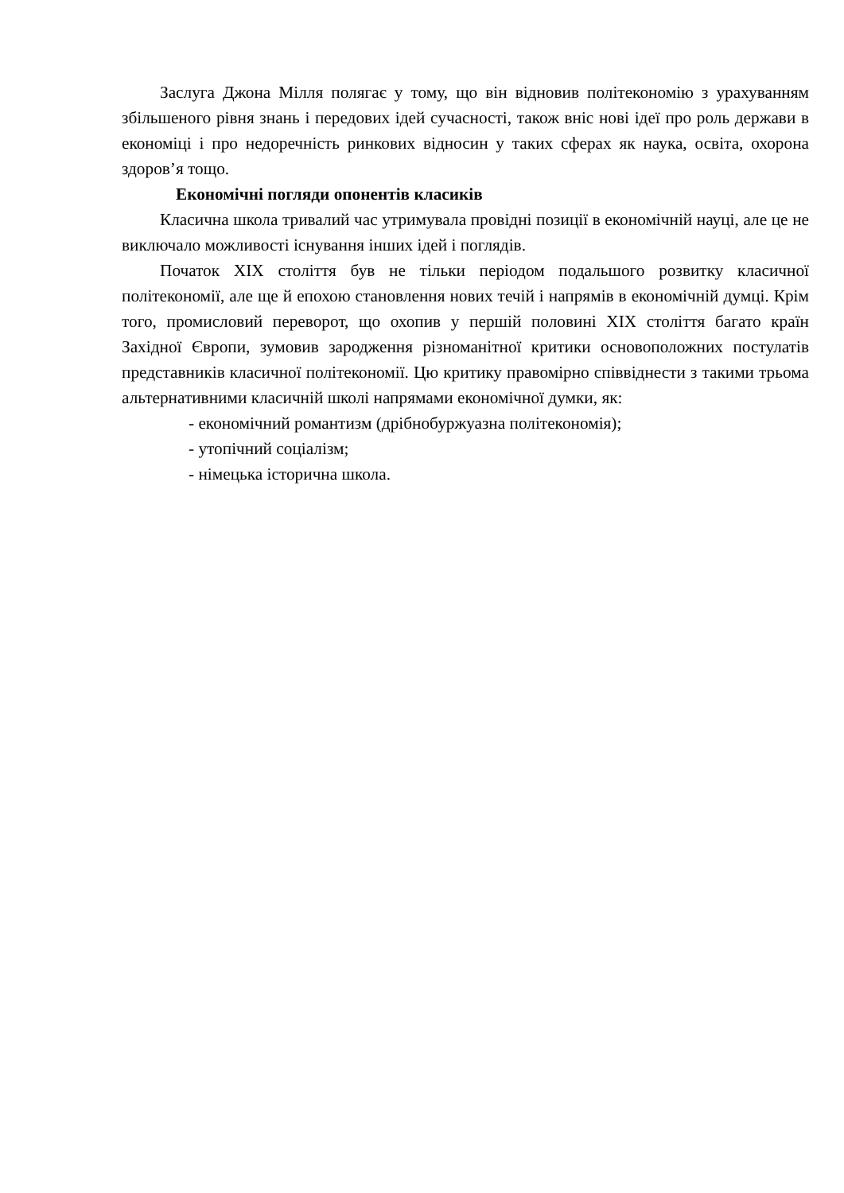Заслуга Джона Мілля полягає у тому, що він відновив політекономію з урахуванням збільшеного рівня знань і передових ідей сучасності, також вніс нові ідеї про роль держави в економіці і про недоречність ринкових відносин у таких сферах як наука, освіта, охорона здоров’я тощо.
Економічні погляди опонентів класиків
Класична школа тривалий час утримувала провідні позиції в економічній науці, але це не виключало можливості існування інших ідей і поглядів.
Початок XIX століття був не тільки періодом подальшого розвитку класичної політекономії, але ще й епохою становлення нових течій і напрямів в економічній думці. Крім того, промисловий переворот, що охопив у першій половині XIX століття багато країн Західної Європи, зумовив зародження різноманітної критики основоположних постулатів представників класичної політекономії. Цю критику правомірно співвіднести з такими трьома альтернативними класичній школі напрямами економічної думки, як:
- економічний романтизм (дрібнобуржуазна політекономія);
- утопічний соціалізм;
- німецька історична школа.